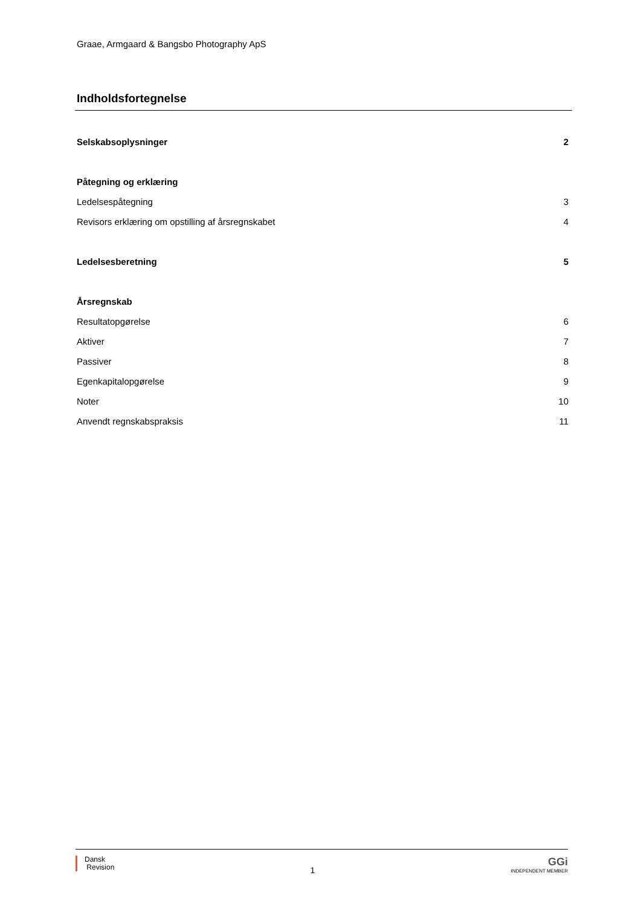Graae, Armgaard & Bangsbo Photography ApS
Indholdsfortegnelse
Selskabsoplysninger 2
Påtegning og erklæring
Ledelsespåtegning 3
Revisors erklæring om opstilling af årsregnskabet 4
Ledelsesberetning 5
Årsregnskab
Resultatopgørelse 6
Aktiver 7
Passiver 8
Egenkapitalopgørelse 9
Noter 10
Anvendt regnskabspraksis 11
Dansk
Revision
1
GGi
INDEPENDENT MEMBER